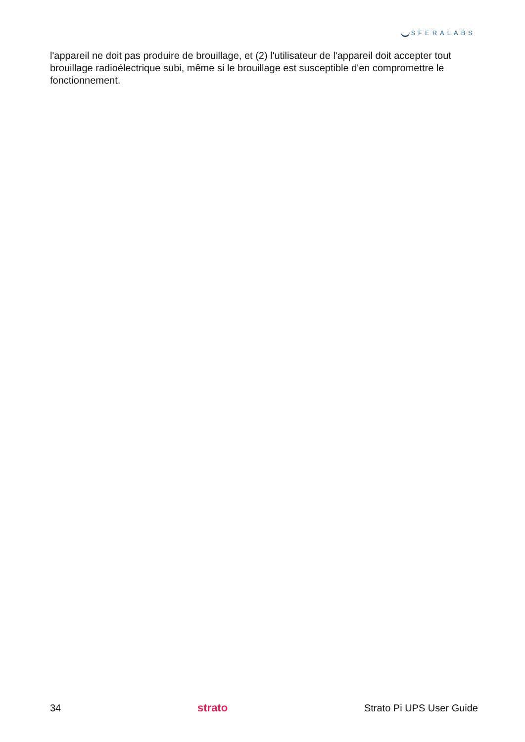SFERALABS
l'appareil ne doit pas produire de brouillage, et (2) l'utilisateur de l'appareil doit accepter tout brouillage radioélectrique subi, même si le brouillage est susceptible d'en compromettre le fonctionnement.
34 strato Strato Pi UPS User Guide